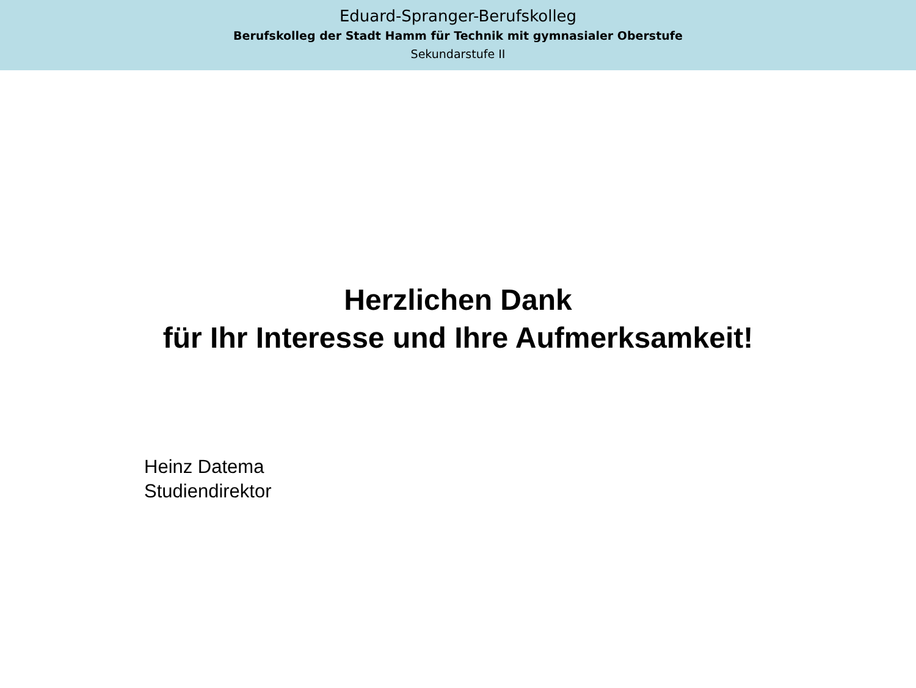Eduard-Spranger-Berufskolleg
Berufskolleg der Stadt Hamm für Technik mit gymnasialer Oberstufe
Sekundarstufe II
Herzlichen Dank
für Ihr Interesse und Ihre Aufmerksamkeit!
Heinz Datema
Studiendirektor